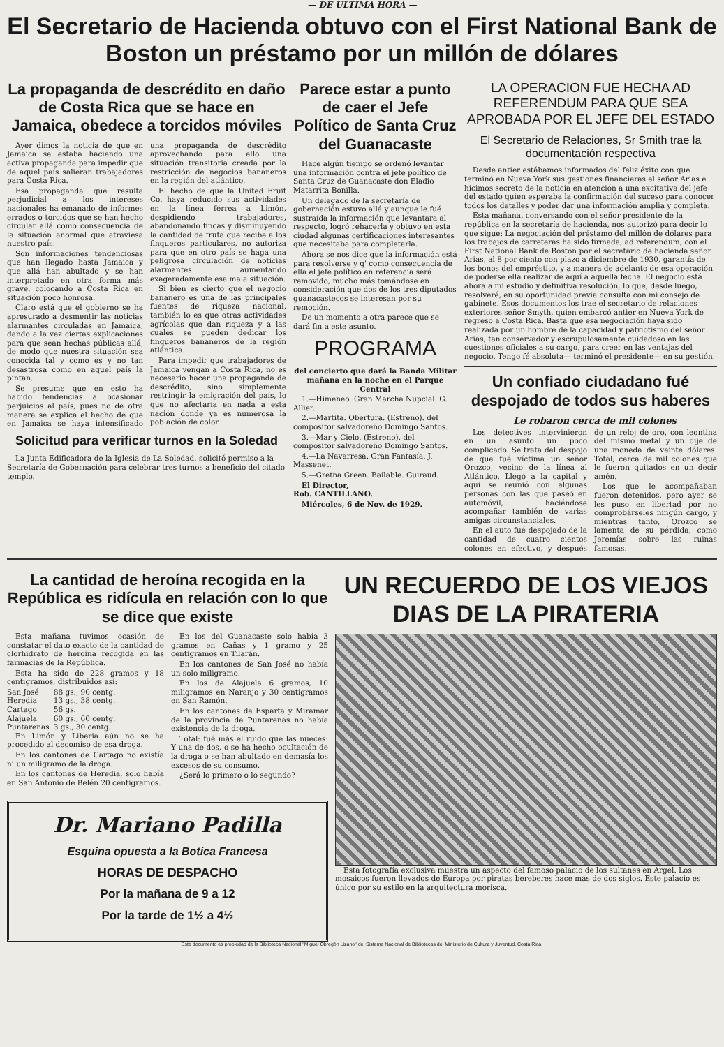— DE ULTIMA HORA —
El Secretario de Hacienda obtuvo con el First National Bank de Boston un préstamo por un millón de dólares
La propaganda de descrédito en daño de Costa Rica que se hace en Jamaica, obedece a torcidos móviles
Ayer dimos la noticia de que en Jamaica se estaba haciendo una activa propaganda para impedir que de aquel país salieran trabajadores para Costa Rica.
Esa propaganda que resulta perjudicial a los intereses nacionales ha emanado de informes errados o torcidos que se han hecho circular allá como consecuencia de la situación anormal que atraviesa nuestro país.
Son informaciones tendenciosas que han llegado hasta Jamaica y que allá han abultado y se han interpretado en otra forma más grave, colocando a Costa Rica en situación poco honrosa.
Claro está que el gobierno se ha apresurado a desmentir las noticias alarmantes circuladas en Jamaica, dando a la vez ciertas explicaciones para que sean hechas públicas allá, de modo que nuestra situación sea conocida tal y como es y no tan desastrosa como en aquel país la pintan.
Se presume que en esto ha habido tendencias a ocasionar perjuicios al país, pues no de otra manera se explica el hecho de que en Jamaica se haya intensificado una propaganda de descrédito aprovechando para ello una situación transitoria creada por la restricción de negocios bananeros en la región del atlántico.
El hecho de que la United Fruit Co. haya reducido sus actividades en la línea férrea a Limón, despidiendo trabajadores, abandonando fincas y disminuyendo la cantidad de fruta que recibe a los finqueros particulares, no autoriza para que en otro país se haga una peligrosa circulación de noticias alarmantes aumentando exageradamente esa mala situación.
Si bien es cierto que el negocio bananero es una de las principales fuentes de riqueza nacional, también lo es que otras actividades agrícolas que dan riqueza y a las cuales se pueden dedicar los finqueros bananeros de la región atlántica.
Para impedir que trabajadores de Jamaica vengan a Costa Rica, no es necesario hacer una propaganda de descrédito, sino simplemente restringir la emigración del país, lo que no afectaría en nada a esta nación donde ya es numerosa la población de color.
Solicitud para verificar turnos en la Soledad
La Junta Edificadora de la Iglesia de La Soledad, solicitó permiso a la Secretaría de Gobernación para celebrar tres turnos a beneficio del citado templo.
Parece estar a punto de caer el Jefe Político de Santa Cruz del Guanacaste
Hace algún tiempo se ordenó levantar una información contra el jefe político de Santa Cruz de Guanacaste don Eladio Matarrita Bonilla.
Un delegado de la secretaría de gobernación estuvo allá y aunque le fué sustraída la información que levantara al respecto, logró rehacerla y obtuvo en esta ciudad algunas certificaciones interesantes que necesitaba para completarla.
Ahora se nos dice que la información está para resolverse y q' como consecuencia de ella el jefe político en referencia será removido, mucho más tomándose en consideración que dos de los tres diputados guanacastecos se interesan por su remoción.
De un momento a otra parece que se dará fin a este asunto.
PROGRAMA
del concierto que dará la Banda Militar mañana en la noche en el Parque Central
1.—Himeneo. Gran Marcha Nupcial. G. Allier.
2.—Martita. Obertura. (Estreno). del compositor salvadoreño Domingo Santos.
3.—Mar y Cielo. (Estreno). del compositor salvadoreño Domingo Santos.
4.—La Navarresa. Gran Fantasía. J. Massenet.
5.—Gretna Green. Bailable. Guiraud.
El Director,
Rob. CANTILLANO.
Miércoles, 6 de Nov. de 1929.
LA OPERACION FUE HECHA AD REFERENDUM PARA QUE SEA APROBADA POR EL JEFE DEL ESTADO
El Secretario de Relaciones, Sr Smith trae la documentación respectiva
Desde antier estábamos informados del feliz éxito con que terminó en Nueva York sus gestiones financieras el señor Arias e hicimos secreto de la noticia en atención a una excitativa del jefe del estado quien esperaba la confirmación del suceso para conocer todos los detalles y poder dar una información amplia y completa.
Esta mañana, conversando con el señor presidente de la república en la secretaría de hacienda, nos autorizó para decir lo que sigue: La negociación del préstamo del millón de dólares para los trabajos de carreteras ha sido firmada, ad referendum, con el First National Bank de Boston por el secretario de hacienda señor Arias, al 8 por ciento con plazo a diciembre de 1930, garantía de los bonos del empréstito, y a manera de adelanto de esa operación de poderse ella realizar de aquí a aquella fecha. El negocio está ahora a mi estudio y definitiva resolución, lo que, desde luego, resolveré, en su oportunidad previa consulta con mi consejo de gabinete. Esos documentos los trae el secretario de relaciones exteriores señor Smyth, quien embarcó antier en Nueva York de regreso a Costa Rica. Basta que esa negociación haya sido realizada por un hombre de la capacidad y patriotismo del señor Arias, tan conservador y escrupulosamente cuidadoso en las cuestiones oficiales a su cargo, para creer en las ventajas del negocio. Tengo fé absoluta— terminó el presidente— en su gestión.
Un confiado ciudadano fué despojado de todos sus haberes
Le robaron cerca de mil colones
Los detectives intervinieron en un asunto un poco complicado. Se trata del despojo de que fué víctima un señor Orozco, vecino de la línea al Atlántico. Llegó a la capital y aquí se reunió con algunas personas con las que paseó en automóvil, haciéndose acompañar también de varias amigas circunstanciales.
En el auto fué despojado de la cantidad de cuatro cientos colones en efectivo, y después de un reloj de oro, con leontina del mismo metal y un dije de una moneda de veinte dólares. Total, cerca de mil colones que le fueron quitados en un decir amén.
Los que le acompañaban fueron detenidos, pero ayer se les puso en libertad por no comprobárseles ningún cargo, y mientras tanto, Orozco se lamenta de su pérdida, como Jeremías sobre las ruinas famosas.
La cantidad de heroína recogida en la República es ridícula en relación con lo que se dice que existe
Esta mañana tuvimos ocasión de constatar el dato exacto de la cantidad de clorhidrato de heroína recogida en las farmacias de la República.
Esta ha sido de 228 gramos y 18 centigramos, distribuidos así:
| San José | 88 gs., 90 centg. |
| Heredia | 13 gs., 38 centg. |
| Cartago | 56 gs. |
| Alajuela | 60 gs., 60 centg. |
| Puntarenas | 3 gs., 30 centg. |
En Limón y Liberia aún no se ha procedido al decomiso de esa droga.
En los cantones de Cartago no existía ni un miligramo de la droga.
En los cantones de Heredia, solo había en San Antonio de Belén 20 centigramos.
En los del Guanacaste solo había 3 gramos en Cañas y 1 gramo y 25 centigramos en Tilarán.
En los cantones de San José no había un solo miligramo.
En los de Alajuela 6 gramos, 10 miligramos en Naranjo y 30 centigramos en San Ramón.
En los cantones de Esparta y Miramar de la provincia de Puntarenas no había existencia de la droga.
Total: fué más el ruido que las nueces: Y una de dos, o se ha hecho ocultación de la droga o se han abultado en demasía los excesos de su consumo.
¿Será lo primero o lo segundo?
Dr. Mariano Padilla
Esquina opuesta a la Botica Francesa
HORAS DE DESPACHO
Por la mañana de 9 a 12
Por la tarde de 1½ a 4½
UN RECUERDO DE LOS VIEJOS DIAS DE LA PIRATERIA
Esta fotografía exclusiva muestra un aspecto del famoso palacio de los sultanes en Argel. Los mosaicos fueron llevados de Europa por piratas bereberes hace más de dos siglos. Este palacio es único por su estilo en la arquitectura morisca.
Este documento es propiedad de la Biblioteca Nacional "Miguel Obregón Lizano" del Sistema Nacional de Bibliotecas del Ministerio de Cultura y Juventud, Costa Rica.